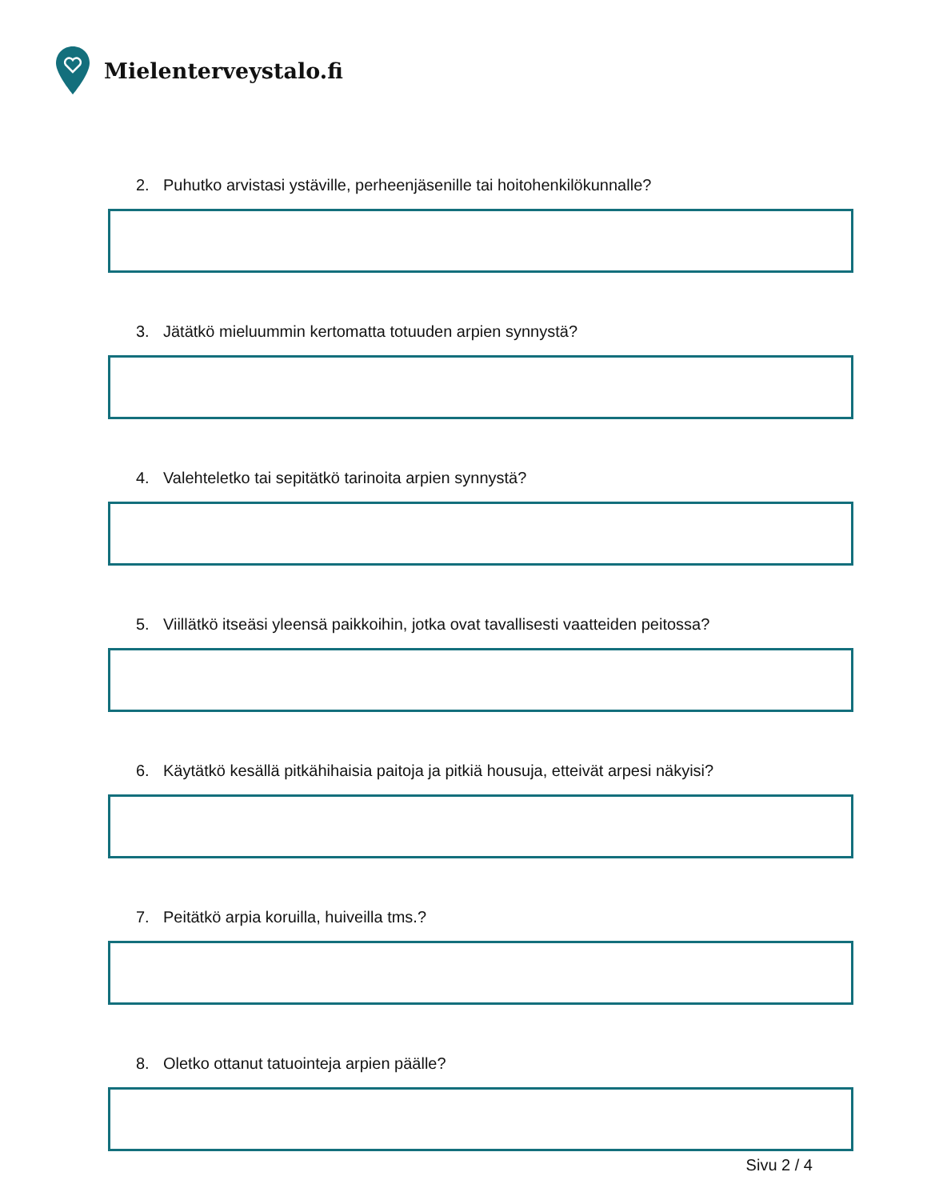Mielenterveystalo.fi
2. Puhutko arvistasi ystäville, perheenjäsenille tai hoitohenkilökunnalle?
3. Jätätkö mieluummin kertomatta totuuden arpien synnystä?
4. Valehteletko tai sepitätkö tarinoita arpien synnystä?
5. Viillätkö itseäsi yleensä paikkoihin, jotka ovat tavallisesti vaatteiden peitossa?
6. Käytätkö kesällä pitkähihaisia paitoja ja pitkiä housuja, etteivät arpesi näkyisi?
7. Peitätkö arpia koruilla, huiveilla tms.?
8. Oletko ottanut tatuointeja arpien päälle?
Sivu 2 / 4